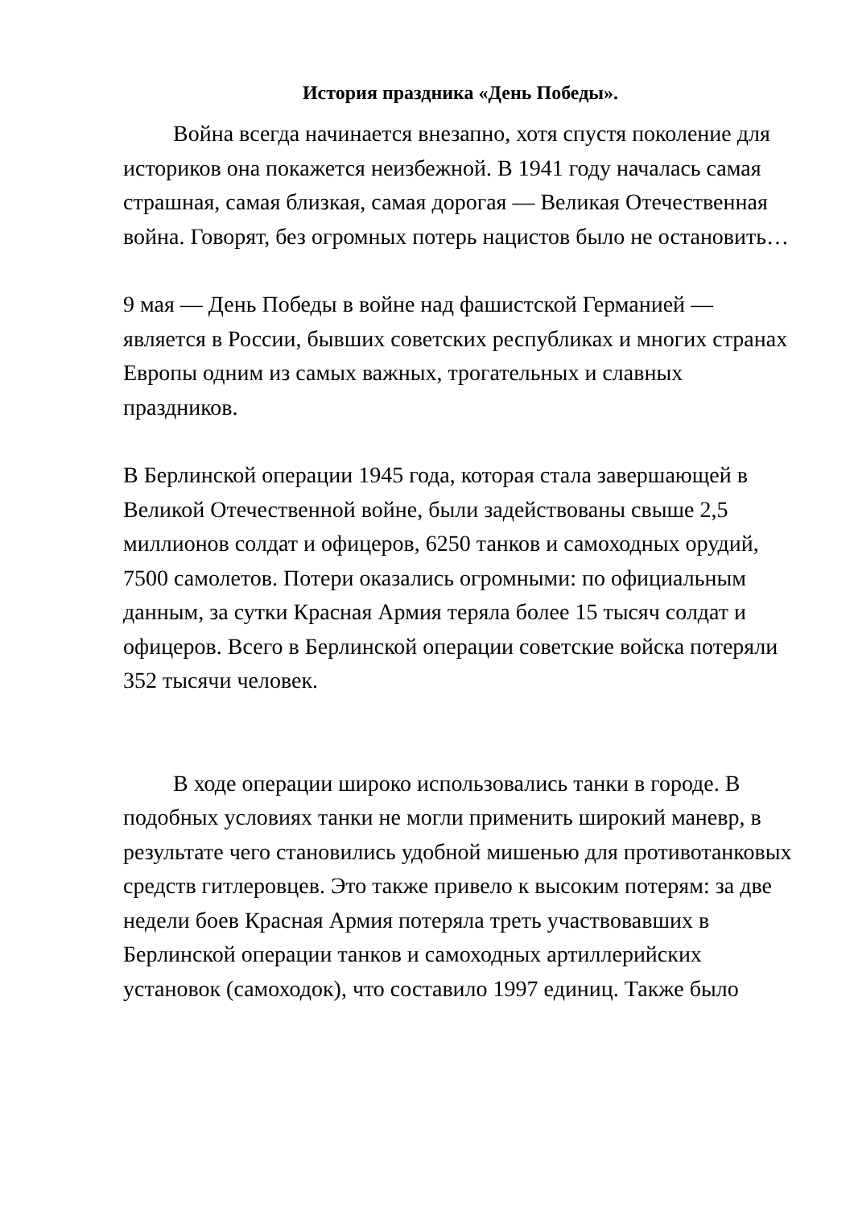История праздника «День Победы».
Война всегда начинается внезапно, хотя спустя поколение для историков она покажется неизбежной. В 1941 году началась самая страшная, самая близкая, самая дорогая — Великая Отечественная война. Говорят, без огромных потерь нацистов было не остановить…
9 мая — День Победы в войне над фашистской Германией — является в России, бывших советских республиках и многих странах Европы одним из самых важных, трогательных и славных праздников.
В Берлинской операции 1945 года, которая стала завершающей в Великой Отечественной войне, были задействованы свыше 2,5 миллионов солдат и офицеров, 6250 танков и самоходных орудий, 7500 самолетов. Потери оказались огромными: по официальным данным, за сутки Красная Армия теряла более 15 тысяч солдат и офицеров. Всего в Берлинской операции советские войска потеряли 352 тысячи человек.
В ходе операции широко использовались танки в городе. В подобных условиях танки не могли применить широкий маневр, в результате чего становились удобной мишенью для противотанковых средств гитлеровцев. Это также привело к высоким потерям: за две недели боев Красная Армия потеряла треть участвовавших в Берлинской операции танков и самоходных артиллерийских установок (самоходок), что составило 1997 единиц. Также было